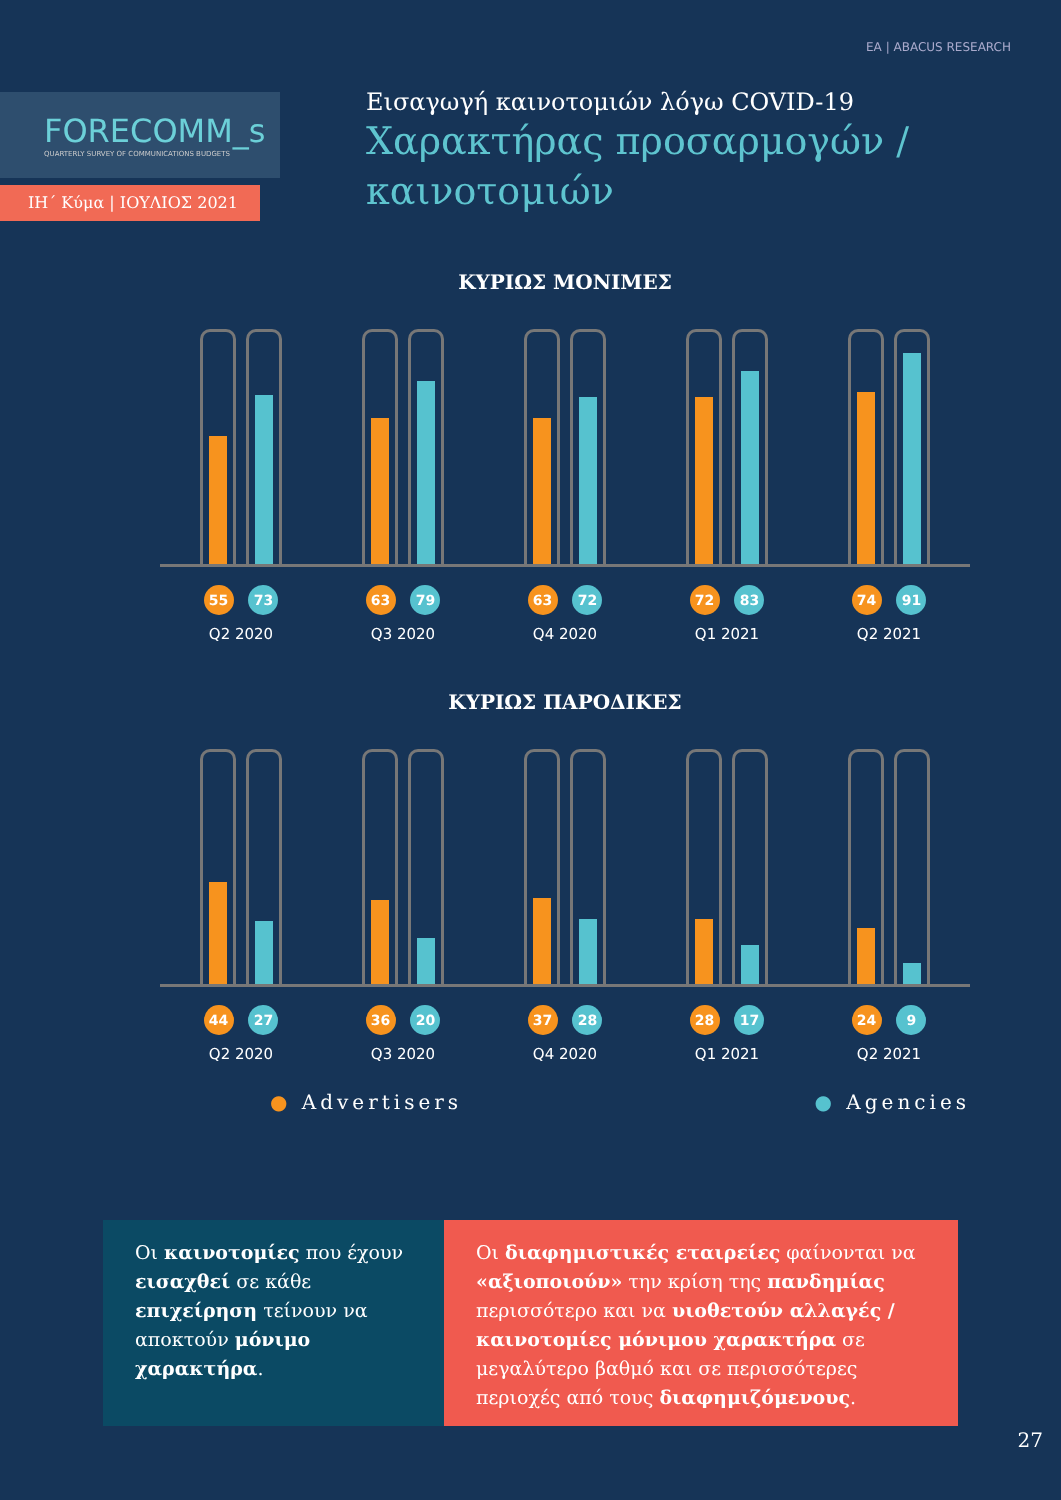EA | ABACUS RESEARCH
FORECOMM_s
QUARTERLY SURVEY OF COMMUNICATIONS BUDGETS
ΙΗ΄ Κύμα | ΙΟΥΛΙΟΣ 2021
Εισαγωγή καινοτομιών λόγω COVID-19
Χαρακτήρας προσαρμογών / καινοτομιών
ΚΥΡΙΩΣ ΜΟΝΙΜΕΣ
55 73
Q2 2020 63 79
Q3 2020 63 72
Q4 2020 72 83
Q1 2021 74 91
Q2 2021
ΚΥΡΙΩΣ ΠΑΡΟΔΙΚΕΣ
44 27
Q2 2020 36 20
Q3 2020 37 28
Q4 2020 28 17
Q1 2021 24 9
Q2 2021
● Advertisers ● Agencies
Οι καινοτομίες που έχουν εισαχθεί σε κάθε επιχείρηση τείνουν να αποκτούν μόνιμο χαρακτήρα.
Οι διαφημιστικές εταιρείες φαίνονται να «αξιοποιούν» την κρίση της πανδημίας περισσότερο και να υιοθετούν αλλαγές / καινοτομίες μόνιμου χαρακτήρα σε μεγαλύτερο βαθμό και σε περισσότερες περιοχές από τους διαφημιζόμενους.
27